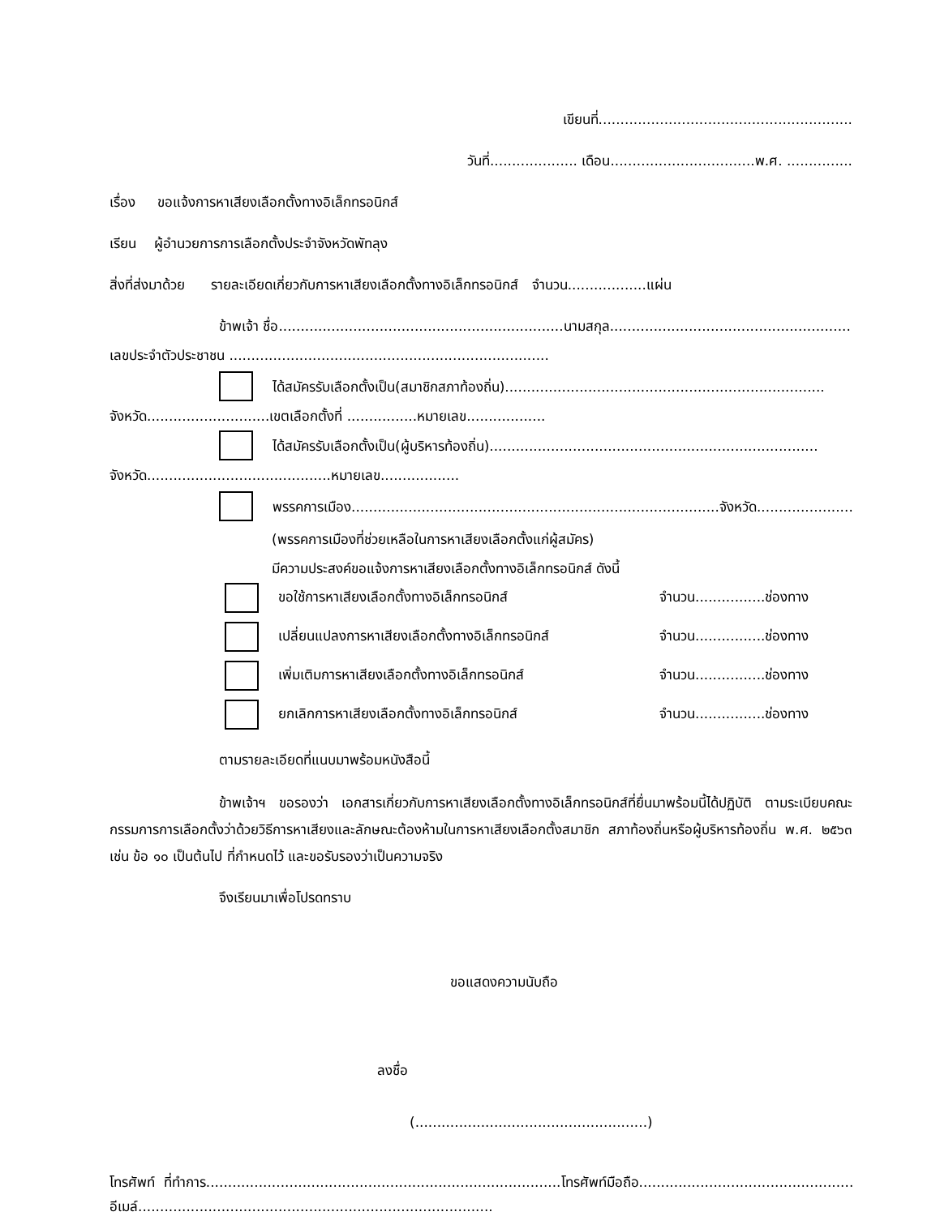เขียนที่..........................................................
วันที่.................... เดือน.................................พ.ศ. ...............
เรื่อง ขอแจ้งการหาเสียงเลือกตั้งทางอิเล็กทรอนิกส์
เรียน ผู้อำนวยการการเลือกตั้งประจำจังหวัดพัทลุง
สิ่งที่ส่งมาด้วย รายละเอียดเกี่ยวกับการหาเสียงเลือกตั้งทางอิเล็กทรอนิกส์ จำนวน..................แผ่น
ข้าพเจ้า ชื่อ.................................................................นามสกุล.......................................................
เลขประจำตัวประชาชน .........................................................................
ได้สมัครรับเลือกตั้งเป็น(สมาชิกสภาท้องถิ่น).........................................................................
จังหวัด............................เขตเลือกตั้งที่ ................หมายเลข..................
ได้สมัครรับเลือกตั้งเป็น(ผู้บริหารท้องถิ่น)...........................................................................
จังหวัด..........................................หมายเลข..................
พรรคการเมือง....................................................................................จังหวัด...........................
(พรรคการเมืองที่ช่วยเหลือในการหาเสียงเลือกตั้งแก่ผู้สมัคร)
มีความประสงค์ขอแจ้งการหาเสียงเลือกตั้งทางอิเล็กทรอนิกส์ ดังนี้
ขอใช้การหาเสียงเลือกตั้งทางอิเล็กทรอนิกส์ จำนวน................ช่องทาง
เปลี่ยนแปลงการหาเสียงเลือกตั้งทางอิเล็กทรอนิกส์ จำนวน................ช่องทาง
เพิ่มเติมการหาเสียงเลือกตั้งทางอิเล็กทรอนิกส์ จำนวน................ช่องทาง
ยกเลิกการหาเสียงเลือกตั้งทางอิเล็กทรอนิกส์ จำนวน................ช่องทาง
ตามรายละเอียดที่แนบมาพร้อมหนังสือนี้
ข้าพเจ้าฯ ขอรองว่า เอกสารเกี่ยวกับการหาเสียงเลือกตั้งทางอิเล็กทรอนิกส์ที่ยื่นมาพร้อมนี้ได้ปฏิบัติ ตามระเบียบคณะกรรมการการเลือกตั้งว่าด้วยวิธีการหาเสียงและลักษณะต้องห้ามในการหาเสียงเลือกตั้งสมาชิก สภาท้องถิ่นหรือผู้บริหารท้องถิ่น พ.ศ. ๒๕๖๓ เช่น ข้อ ๑๐ เป็นต้นไป ที่กำหนดไว้ และขอรับรองว่าเป็นความจริง
จึงเรียนมาเพื่อโปรดทราบ
ขอแสดงความนับถือ
ลงชื่อ
(.....................................................)
โทรศัพท์ ที่ทำการ.................................................................................โทรศัพท์มือถือ.........................................................
อีเมล์.................................................................................